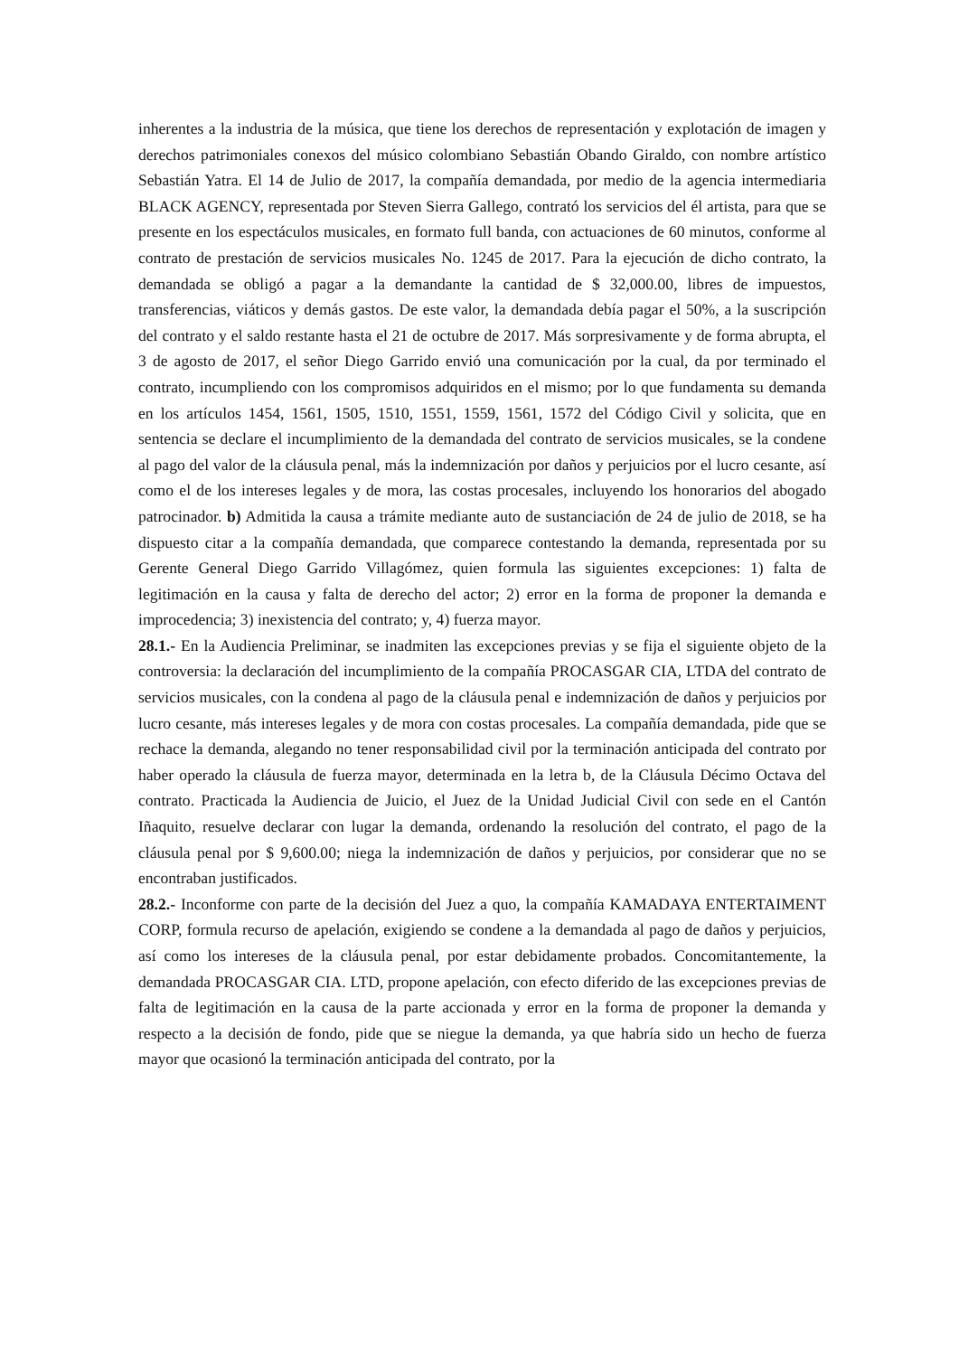inherentes a la industria de la música, que tiene los derechos de representación y explotación de imagen y derechos patrimoniales conexos del músico colombiano Sebastián Obando Giraldo, con nombre artístico Sebastián Yatra. El 14 de Julio de 2017, la compañía demandada, por medio de la agencia intermediaria BLACK AGENCY, representada por Steven Sierra Gallego, contrató los servicios del él artista, para que se presente en los espectáculos musicales, en formato full banda, con actuaciones de 60 minutos, conforme al contrato de prestación de servicios musicales No. 1245 de 2017. Para la ejecución de dicho contrato, la demandada se obligó a pagar a la demandante la cantidad de $ 32,000.00, libres de impuestos, transferencias, viáticos y demás gastos. De este valor, la demandada debía pagar el 50%, a la suscripción del contrato y el saldo restante hasta el 21 de octubre de 2017. Más sorpresivamente y de forma abrupta, el 3 de agosto de 2017, el señor Diego Garrido envió una comunicación por la cual, da por terminado el contrato, incumpliendo con los compromisos adquiridos en el mismo; por lo que fundamenta su demanda en los artículos 1454, 1561, 1505, 1510, 1551, 1559, 1561, 1572 del Código Civil y solicita, que en sentencia se declare el incumplimiento de la demandada del contrato de servicios musicales, se la condene al pago del valor de la cláusula penal, más la indemnización por daños y perjuicios por el lucro cesante, así como el de los intereses legales y de mora, las costas procesales, incluyendo los honorarios del abogado patrocinador. b) Admitida la causa a trámite mediante auto de sustanciación de 24 de julio de 2018, se ha dispuesto citar a la compañía demandada, que comparece contestando la demanda, representada por su Gerente General Diego Garrido Villagómez, quien formula las siguientes excepciones: 1) falta de legitimación en la causa y falta de derecho del actor; 2) error en la forma de proponer la demanda e improcedencia; 3) inexistencia del contrato; y, 4) fuerza mayor.
28.1.- En la Audiencia Preliminar, se inadmiten las excepciones previas y se fija el siguiente objeto de la controversia: la declaración del incumplimiento de la compañía PROCASGAR CIA, LTDA del contrato de servicios musicales, con la condena al pago de la cláusula penal e indemnización de daños y perjuicios por lucro cesante, más intereses legales y de mora con costas procesales. La compañía demandada, pide que se rechace la demanda, alegando no tener responsabilidad civil por la terminación anticipada del contrato por haber operado la cláusula de fuerza mayor, determinada en la letra b, de la Cláusula Décimo Octava del contrato. Practicada la Audiencia de Juicio, el Juez de la Unidad Judicial Civil con sede en el Cantón Iñaquito, resuelve declarar con lugar la demanda, ordenando la resolución del contrato, el pago de la cláusula penal por $ 9,600.00; niega la indemnización de daños y perjuicios, por considerar que no se encontraban justificados.
28.2.- Inconforme con parte de la decisión del Juez a quo, la compañía KAMADAYA ENTERTAIMENT CORP, formula recurso de apelación, exigiendo se condene a la demandada al pago de daños y perjuicios, así como los intereses de la cláusula penal, por estar debidamente probados. Concomitantemente, la demandada PROCASGAR CIA. LTD, propone apelación, con efecto diferido de las excepciones previas de falta de legitimación en la causa de la parte accionada y error en la forma de proponer la demanda y respecto a la decisión de fondo, pide que se niegue la demanda, ya que habría sido un hecho de fuerza mayor que ocasionó la terminación anticipada del contrato, por la